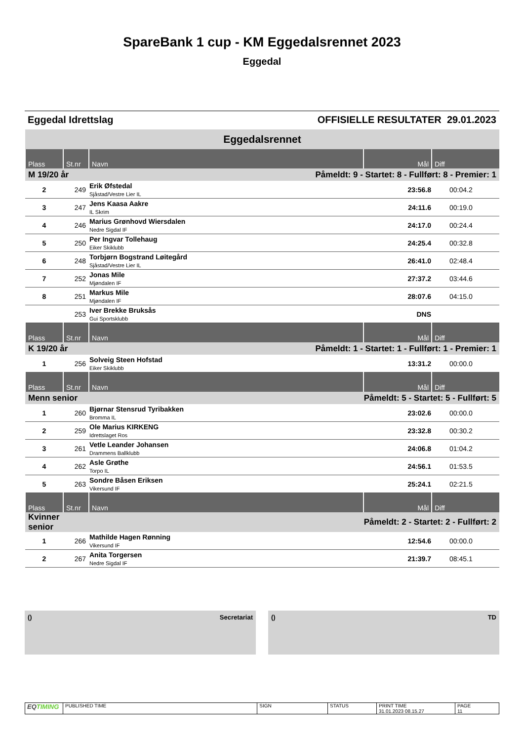SpareBank 1 cup - KM Eggedalsrennet 2023
Eggedal
Eggedal Idrettslag OFFISIELLE RESULTATER 29.01.2023
| Eggedalsrennet | | | | |
| Plass | St.nr | Navn | Mål | Diff |
| M 19/20 år | | Påmeldt: 9 - Startet: 8 - Fullført: 8 - Premier: 1 | | |
| 2 | 249 | Erik Øfstedal Sjåstad/Vestre Lier IL | 23:56.8 | 00:04.2 |
| 3 | 247 | Jens Kaasa Aakre IL Skrim | 24:11.6 | 00:19.0 |
| 4 | 246 | Marius Grønhovd Wiersdalen Nedre Sigdal IF | 24:17.0 | 00:24.4 |
| 5 | 250 | Per Ingvar Tollehaug Eiker Skiklubb | 24:25.4 | 00:32.8 |
| 6 | 248 | Torbjørn Bogstrand Løitegård Sjåstad/Vestre Lier IL | 26:41.0 | 02:48.4 |
| 7 | 252 | Jonas Mile Mjøndalen IF | 27:37.2 | 03:44.6 |
| 8 | 251 | Markus Mile Mjøndalen IF | 28:07.6 | 04:15.0 |
| | 253 | Iver Brekke Bruksås Gui Sportsklubb | DNS | |
| Plass | St.nr | Navn | Mål | Diff |
| K 19/20 år | | Påmeldt: 1 - Startet: 1 - Fullført: 1 - Premier: 1 | | |
| 1 | 256 | Solveig Steen Hofstad Eiker Skiklubb | 13:31.2 | 00:00.0 |
| Plass | St.nr | Navn | Mål | Diff |
| Menn senior | | Påmeldt: 5 - Startet: 5 - Fullført: 5 | | |
| 1 | 260 | Bjørnar Stensrud Tyribakken Bromma IL | 23:02.6 | 00:00.0 |
| 2 | 259 | Ole Marius KIRKENG Idrettslaget Ros | 23:32.8 | 00:30.2 |
| 3 | 261 | Vetle Leander Johansen Drammens Ballklubb | 24:06.8 | 01:04.2 |
| 4 | 262 | Asle Grøthe Torpo IL | 24:56.1 | 01:53.5 |
| 5 | 263 | Sondre Båsen Eriksen Vikersund IF | 25:24.1 | 02:21.5 |
| Plass | St.nr | Navn | Mål | Diff |
| Kvinner senior | | Påmeldt: 2 - Startet: 2 - Fullført: 2 | | |
| 1 | 266 | Mathilde Hagen Rønning Vikersund IF | 12:54.6 | 00:00.0 |
| 2 | 267 | Anita Torgersen Nedre Sigdal IF | 21:39.7 | 08:45.1 |
() Secretariat () TD
| EQ TIMING | PUBLISHED TIME | SIGN | STATUS | PRINT TIME 31.01.2023 08.15.27 | PAGE 11 |